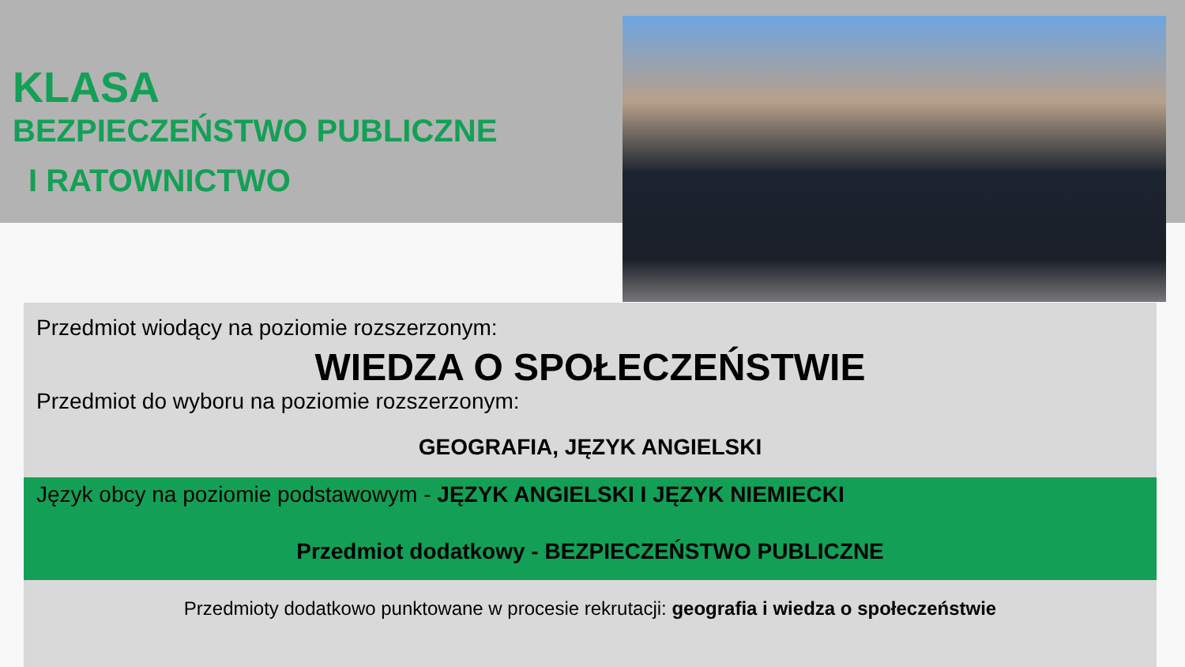KLASA
BEZPIECZEŃSTWO PUBLICZNE
I RATOWNICTWO
Przedmiot wiodący na poziomie rozszerzonym:
WIEDZA O SPOŁECZEŃSTWIE
Przedmiot do wyboru na poziomie rozszerzonym:
GEOGRAFIA, JĘZYK ANGIELSKI
Język obcy na poziomie podstawowym - JĘZYK ANGIELSKI I JĘZYK NIEMIECKI
Przedmiot dodatkowy - BEZPIECZEŃSTWO PUBLICZNE
Przedmioty dodatkowo punktowane w procesie rekrutacji: geografia i wiedza o społeczeństwie